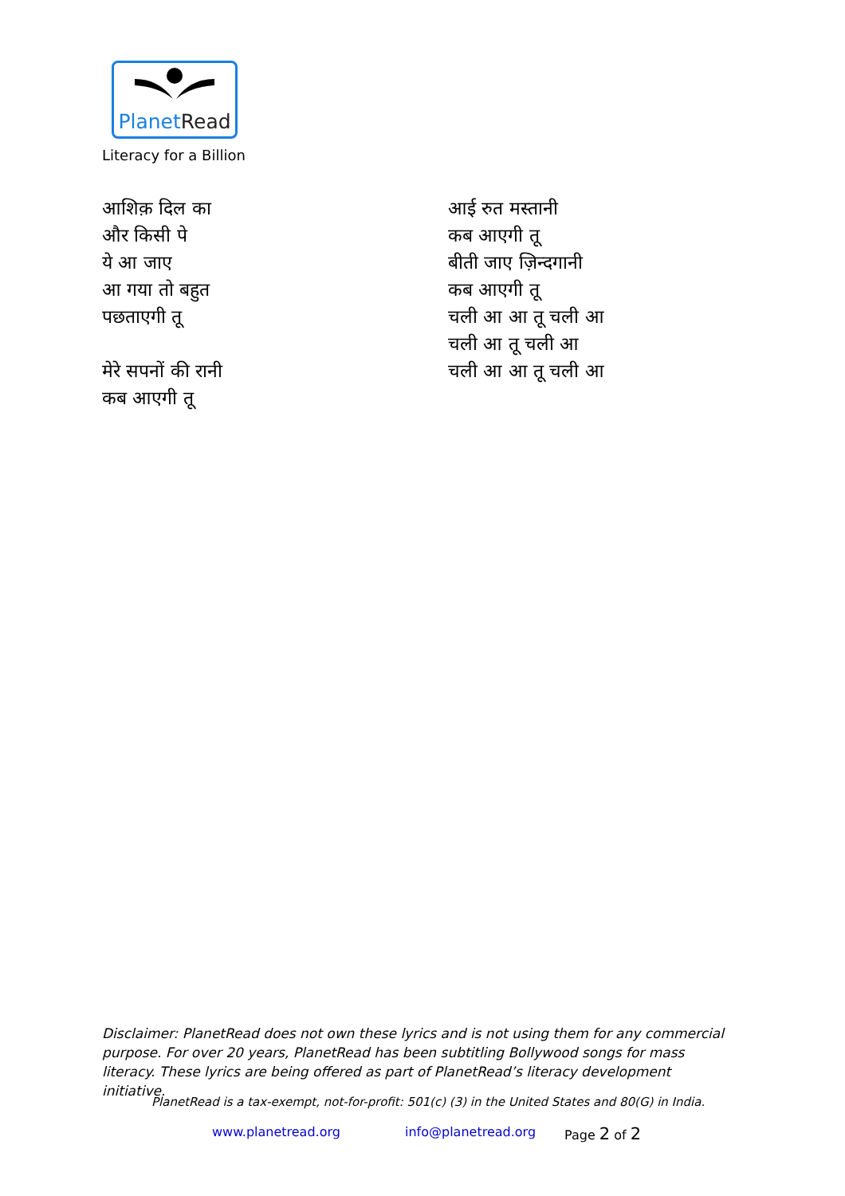PlanetRead
Literacy for a Billion
आशिक़ दिल का
और किसी पे
ये आ जाए
आ गया तो बहुत
पछताएगी तू
मेरे सपनों की रानी
कब आएगी तू
आई रुत मस्तानी
कब आएगी तू
बीती जाए ज़िन्दगानी
कब आएगी तू
चली आ आ तू चली आ
चली आ तू चली आ
चली आ आ तू चली आ
Disclaimer: PlanetRead does not own these lyrics and is not using them for any commercial purpose. For over 20 years, PlanetRead has been subtitling Bollywood songs for mass literacy. These lyrics are being offered as part of PlanetRead’s literacy development initiative.
PlanetRead is a tax-exempt, not-for-profit: 501(c) (3) in the United States and 80(G) in India.
www.planetread.org info@planetread.org Page 2 of 2